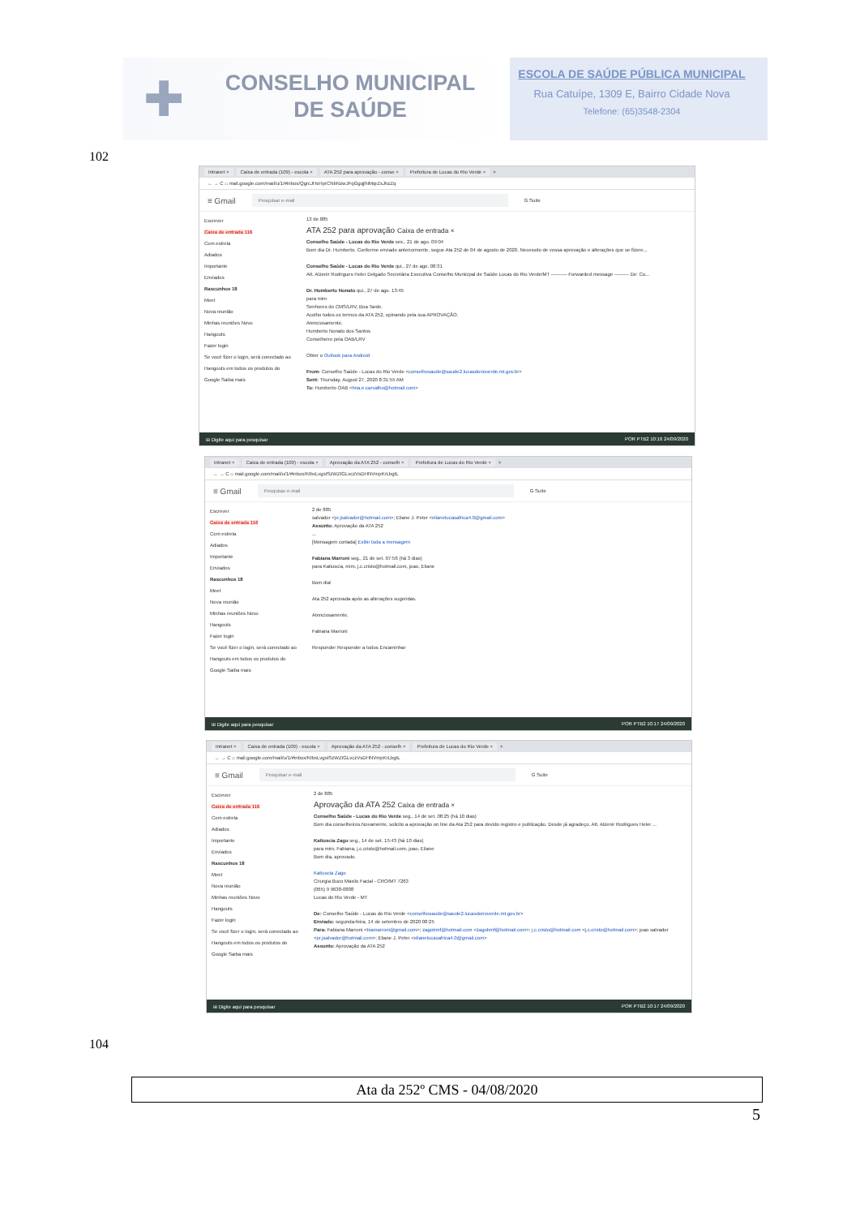✚
CONSELHO MUNICIPAL
DE SAÚDE
ESCOLA DE SAÚDE PÚBLICA MUNICIPAL
Rua Catuípe, 1309 E, Bairro Cidade Nova
Telefone: (65)3548-2304
102
Intranet × Caixa de entrada (109) - escola × ATA 252 para aprovação - conse × Prefeitura de Lucas do Rio Verde × +
← → C ⌂ mail.google.com/mail/u/1/#inbox/QgrcJHsHprCNbNzwJFqGgqjlNMqrZsJhzZq
≡ Gmail Pesquisar e-mail G Suite
Escrever
Caixa de entrada 116
Com estrela
Adiados
Importante
Enviados
Rascunhos 18
Meet
Nova reunião
Minhas reuniões Novo
Hangouts
Fazer login
Se você fizer o login, será conectado ao Hangouts em todos os produtos do Google Saiba mais
13 de 885
ATA 252 para aprovação Caixa de entrada ×
Conselho Saúde - Lucas do Rio Verde sex., 21 de ago. 09:04
Bom dia Dr. Humberto. Conforme enviado anteriormente, segue Ata 252 de 04 de agosto de 2020. Necessito de vossa aprovação e alterações que se fizere...
Conselho Saúde - Lucas do Rio Verde qui., 27 de ago. 08:31
Att. Alzenir Rodrigues Heler Delgado Secretária Executiva Conselho Municipal de Saúde Lucas do Rio Verde/MT ---------- Forwarded message --------- De: Co...
Dr. Humberto Nonato qui., 27 de ago. 13:45
para mim
Senhores do CMS/LRV, Boa Tarde.
Acolho todos os termos da ATA 252, opinando pela sua APROVAÇÃO.
Atenciosamente.
Humberto Nonato dos Santos
Conselheiro pela OAB/LRV
Obter o Outlook para Android
From: Conselho Saúde - Lucas do Rio Verde <conselhosaude@saude2.lucasdorioverde.mt.gov.br>
Sent: Thursday, August 27, 2020 8:31:55 AM
To: Humberto OAB <hna.e.carvalho@hotmail.com>
⊞ Digite aqui para pesquisar POR PTB2 10:16 24/09/2020
Intranet × Caixa de entrada (109) - escola × Aprovação da ATA 252 - conselh × Prefeitura de Lucas do Rio Verde × +
← → C ⌂ mail.google.com/mail/u/1/#inbox/KtbxLvgstSzWZIGLvczVsDHNVmpKrLbgtL
≡ Gmail Pesquisar e-mail G Suite
Escrever
Caixa de entrada 116
Com estrela
Adiados
Importante
Enviados
Rascunhos 18
Meet
Nova reunião
Minhas reuniões Novo
Hangouts
Fazer login
Se você fizer o login, será conectado ao Hangouts em todos os produtos do Google Saiba mais
2 de 885
salvador <pr.jsalvador@hotmail.com>; Eliane J. Peter <elianelucasafrica4.0@gmail.com>
Assunto: Aprovação da ATA 252
...
[Mensagem cortada] Exibir toda a mensagem
Fabiana Marroni seg., 21 de set. 07:56 (há 3 dias)
para Katiuscia, mim, j.c.cristo@hotmail.com, joao, Eliane
Bom dia!
Ata 252 aprovada após as alterações sugeridas.
Atenciosamente,
Fabiana Marroni
Responder Responder a todos Encaminhar
⊞ Digite aqui para pesquisar POR PTB2 10:17 24/09/2020
Intranet × Caixa de entrada (109) - escola × Aprovação da ATA 252 - conselh × Prefeitura de Lucas do Rio Verde × +
← → C ⌂ mail.google.com/mail/u/1/#inbox/KtbxLvgstSzWZIGLvczVsDHNVmpKrLbgtL
≡ Gmail Pesquisar e-mail G Suite
Escrever
Caixa de entrada 116
Com estrela
Adiados
Importante
Enviados
Rascunhos 18
Meet
Nova reunião
Minhas reuniões Novo
Hangouts
Fazer login
Se você fizer o login, será conectado ao Hangouts em todos os produtos do Google Saiba mais
2 de 885
Aprovação da ATA 252 Caixa de entrada ×
Conselho Saúde - Lucas do Rio Verde seg., 14 de set. 08:25 (há 10 dias)
Bom dia conselheiros.Novamente, solicito a aprovação on line da Ata 252 para devido registro e publicação. Desde já agradeço. Att. Alzenir Rodrigues Heler ...
Katiuscia Zago seg., 14 de set. 15:43 (há 10 dias)
para mim, Fabiana, j.c.cristo@hotmail.com, joao, Eliane
Bom dia, aprovado.
Katiuscia Zago
Cirurgia Buco Maxilo Facial - CRO/MT 7263
(065) 9 9638-0808
Lucas do Rio Verde - MT
De: Conselho Saúde - Lucas do Rio Verde <conselhosaude@saude2.lucasdorioverde.mt.gov.br>
Enviado: segunda-feira, 14 de setembro de 2020 08:25
Para: Fabiana Marroni <biamarroni@gmail.com>; zagobmf@hotmail.com <zagobmf@hotmail.com>; j.c.cristo@hotmail.com <j.c.cristo@hotmail.com>; joao salvador <pr.jsalvador@hotmail.com>; Eliane J. Peter <elianelucasafrica4.0@gmail.com>
Assunto: Aprovação da ATA 252
⊞ Digite aqui para pesquisar POR PTB2 10:17 24/09/2020
104
Ata da 252º CMS - 04/08/2020
5